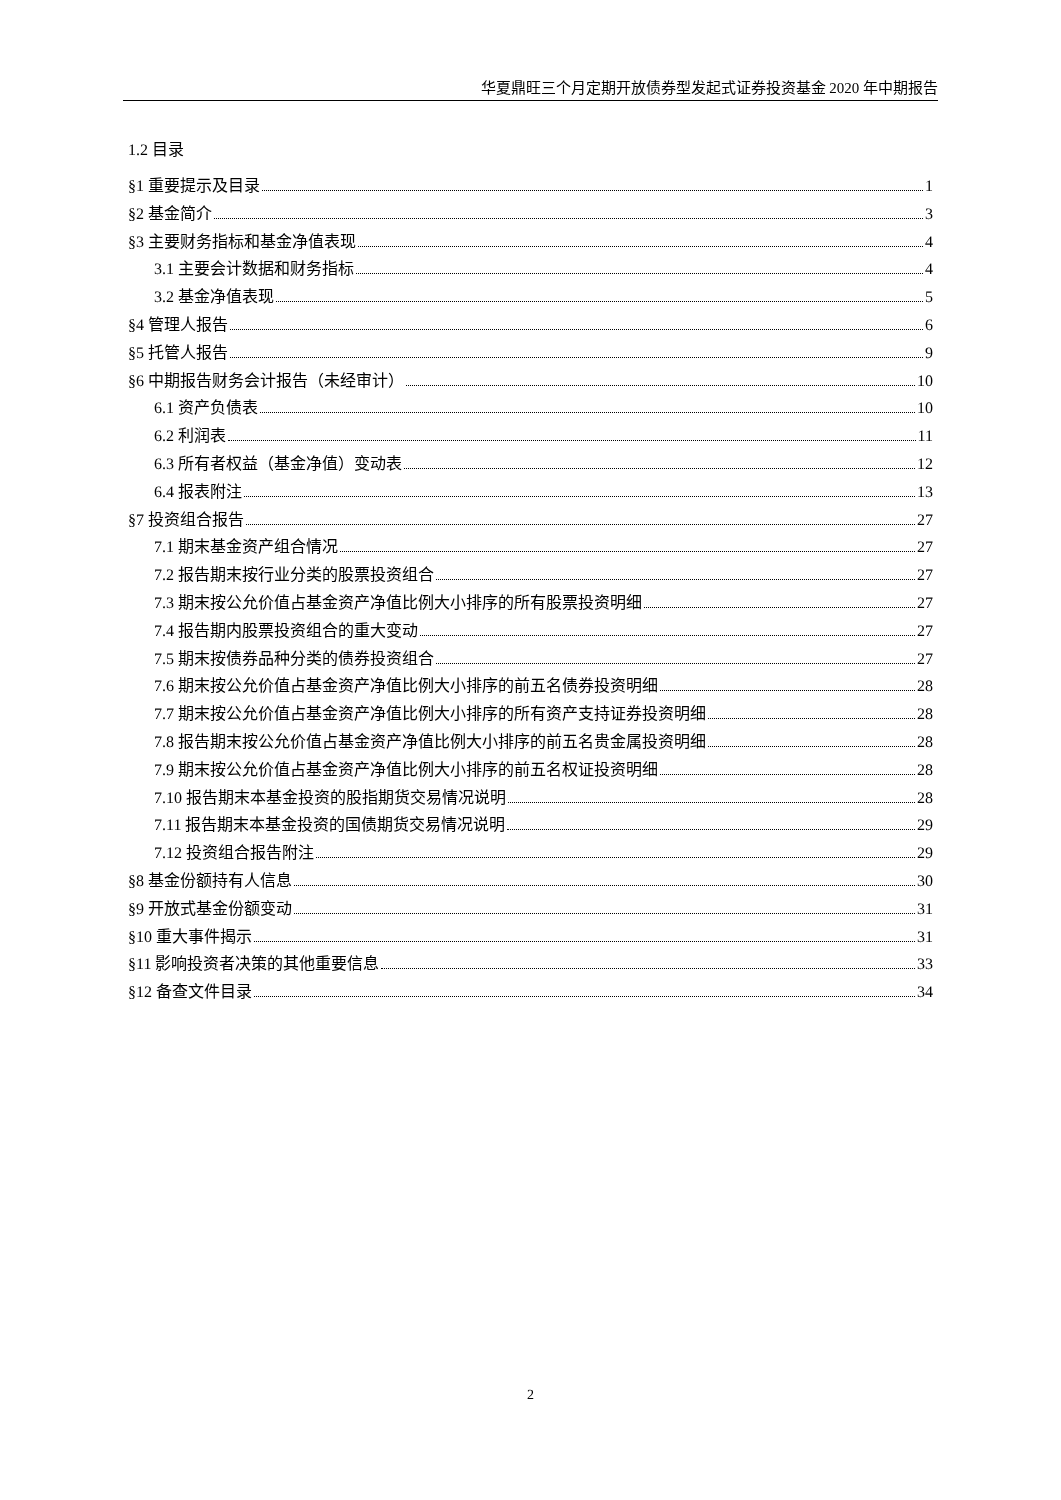华夏鼎旺三个月定期开放债券型发起式证券投资基金 2020 年中期报告
1.2 目录
§1 重要提示及目录 1
§2 基金简介 3
§3 主要财务指标和基金净值表现 4
3.1 主要会计数据和财务指标 4
3.2 基金净值表现 5
§4 管理人报告 6
§5 托管人报告 9
§6 中期报告财务会计报告（未经审计） 10
6.1 资产负债表 10
6.2 利润表 11
6.3 所有者权益（基金净值）变动表 12
6.4 报表附注 13
§7 投资组合报告 27
7.1 期末基金资产组合情况 27
7.2 报告期末按行业分类的股票投资组合 27
7.3 期末按公允价值占基金资产净值比例大小排序的所有股票投资明细 27
7.4 报告期内股票投资组合的重大变动 27
7.5 期末按债券品种分类的债券投资组合 27
7.6 期末按公允价值占基金资产净值比例大小排序的前五名债券投资明细 28
7.7 期末按公允价值占基金资产净值比例大小排序的所有资产支持证券投资明细 28
7.8 报告期末按公允价值占基金资产净值比例大小排序的前五名贵金属投资明细 28
7.9 期末按公允价值占基金资产净值比例大小排序的前五名权证投资明细 28
7.10 报告期末本基金投资的股指期货交易情况说明 28
7.11 报告期末本基金投资的国债期货交易情况说明 29
7.12 投资组合报告附注 29
§8 基金份额持有人信息 30
§9 开放式基金份额变动 31
§10 重大事件揭示 31
§11 影响投资者决策的其他重要信息 33
§12 备查文件目录 34
2